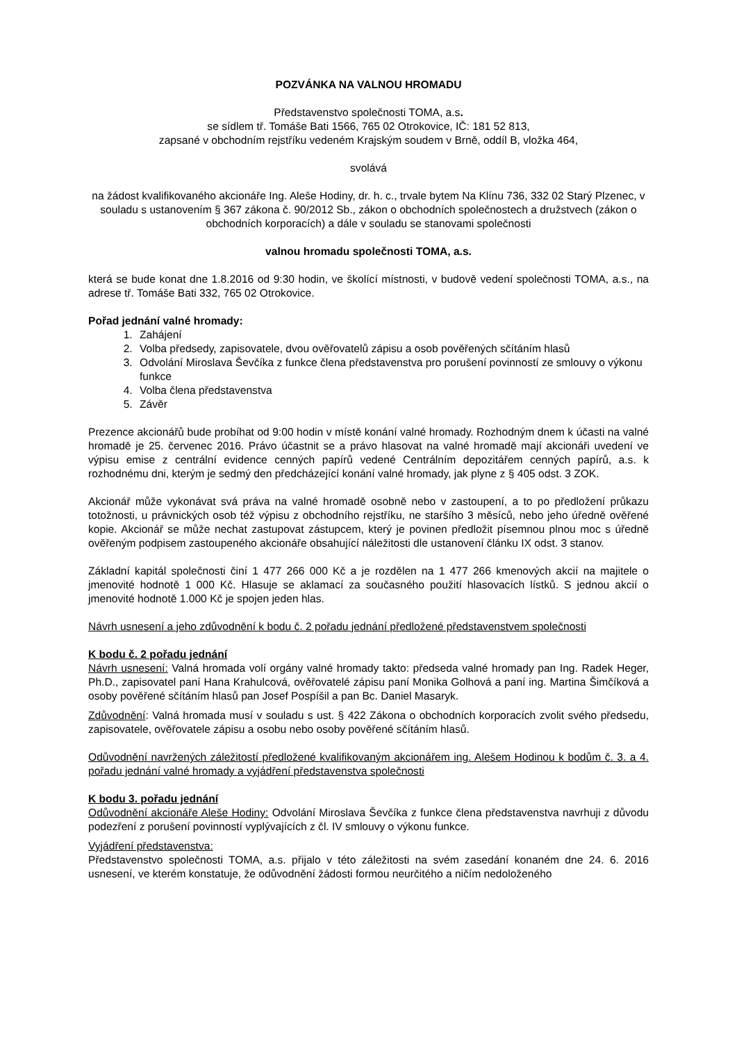POZVÁNKA NA VALNOU HROMADU
Představenstvo společnosti TOMA, a.s.
se sídlem tř. Tomáše Bati 1566, 765 02 Otrokovice, IČ: 181 52 813,
zapsané v obchodním rejstříku vedeném Krajským soudem v Brně, oddíl B, vložka 464,
svolává
na žádost kvalifikovaného akcionáře Ing. Aleše Hodiny, dr. h. c., trvale bytem Na Klínu 736, 332 02 Starý Plzenec, v souladu s ustanovením § 367 zákona č. 90/2012 Sb., zákon o obchodních společnostech a družstvech (zákon o obchodních korporacích) a dále v souladu se stanovami společnosti
valnou hromadu společnosti TOMA, a.s.
která se bude konat dne 1.8.2016 od 9:30 hodin, ve školící místnosti, v budově vedení společnosti TOMA, a.s., na adrese tř. Tomáše Bati 332, 765 02 Otrokovice.
Pořad jednání valné hromady:
1. Zahájení
2. Volba předsedy, zapisovatele, dvou ověřovatelů zápisu a osob pověřených sčítáním hlasů
3. Odvolání Miroslava Ševčíka z funkce člena představenstva pro porušení povinností ze smlouvy o výkonu funkce
4. Volba člena představenstva
5. Závěr
Prezence akcionářů bude probíhat od 9:00 hodin v místě konání valné hromady. Rozhodným dnem k účasti na valné hromadě je 25. červenec 2016. Právo účastnit se a právo hlasovat na valné hromadě mají akcionáři uvedení ve výpisu emise z centrální evidence cenných papírů vedené Centrálním depozitářem cenných papírů, a.s. k rozhodnému dni, kterým je sedmý den předcházející konání valné hromady, jak plyne z § 405 odst. 3 ZOK.
Akcionář může vykonávat svá práva na valné hromadě osobně nebo v zastoupení, a to po předložení průkazu totožnosti, u právnických osob též výpisu z obchodního rejstříku, ne staršího 3 měsíců, nebo jeho úředně ověřené kopie. Akcionář se může nechat zastupovat zástupcem, který je povinen předložit písemnou plnou moc s úředně ověřeným podpisem zastoupeného akcionáře obsahující náležitosti dle ustanovení článku IX odst. 3 stanov.
Základní kapitál společnosti činí 1 477 266 000 Kč a je rozdělen na 1 477 266 kmenových akcií na majitele o jmenovité hodnotě 1 000 Kč. Hlasuje se aklamací za současného použití hlasovacích lístků. S jednou akcií o jmenovité hodnotě 1.000 Kč je spojen jeden hlas.
Návrh usnesení a jeho zdůvodnění k bodu č. 2 pořadu jednání předložené představenstvem společnosti
K bodu č. 2 pořadu jednání
Návrh usnesení: Valná hromada volí orgány valné hromady takto: předseda valné hromady pan Ing. Radek Heger, Ph.D., zapisovatel paní Hana Krahulcová, ověřovatelé zápisu paní Monika Golhová a paní ing. Martina Šimčíková a osoby pověřené sčítáním hlasů pan Josef Pospíšil a pan Bc. Daniel Masaryk.
Zdůvodnění: Valná hromada musí v souladu s ust. § 422 Zákona o obchodních korporacích zvolit svého předsedu, zapisovatele, ověřovatele zápisu a osobu nebo osoby pověřené sčítáním hlasů.
Odůvodnění navržených záležitostí předložené kvalifikovaným akcionářem ing. Alešem Hodinou k bodům č. 3. a 4. pořadu jednání valné hromady a vyjádření představenstva společnosti
K bodu 3. pořadu jednání
Odůvodnění akcionáře Aleše Hodiny: Odvolání Miroslava Ševčíka z funkce člena představenstva navrhuji z důvodu podezření z porušení povinností vyplývajících z čl. IV smlouvy o výkonu funkce.
Vyjádření představenstva:
Představenstvo společnosti TOMA, a.s. přijalo v této záležitosti na svém zasedání konaném dne 24. 6. 2016 usnesení, ve kterém konstatuje, že odůvodnění žádosti formou neurčitého a ničím nedoloženého